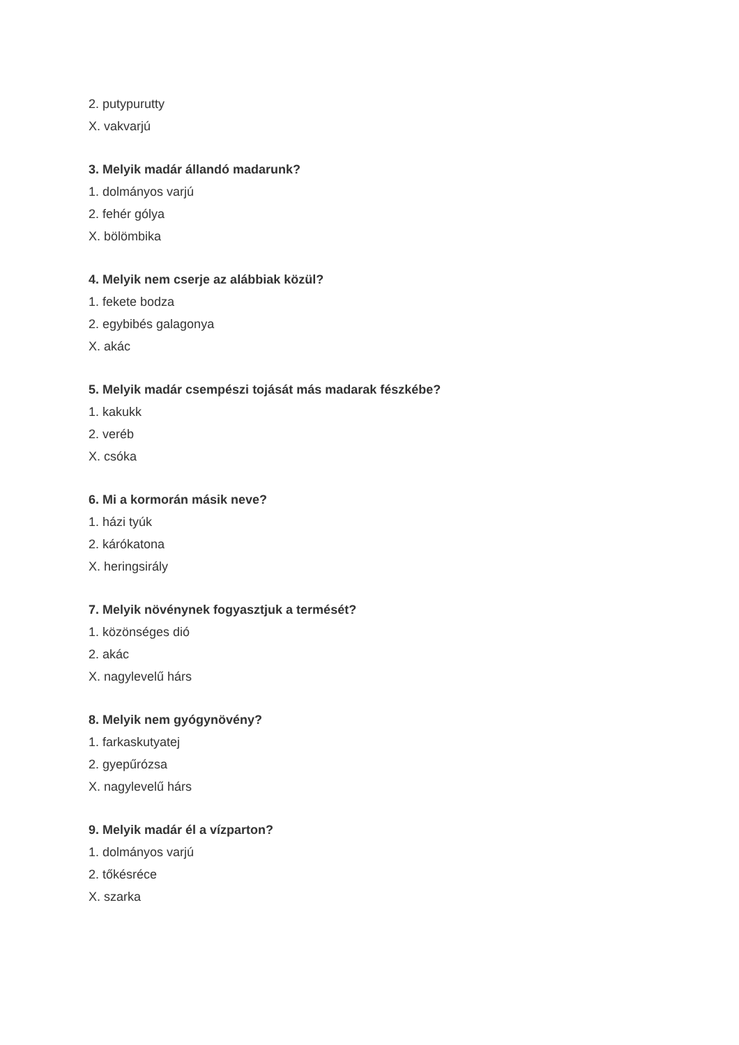2. putypurutty
X. vakvarjú
3. Melyik madár állandó madarunk?
1. dolmányos varjú
2. fehér gólya
X. bölömbika
4. Melyik nem cserje az alábbiak közül?
1. fekete bodza
2. egybibés galagonya
X. akác
5. Melyik madár csempészi tojását más madarak fészkébe?
1. kakukk
2. veréb
X. csóka
6. Mi a kormorán másik neve?
1. házi tyúk
2. kárókatona
X. heringsirály
7. Melyik növénynek fogyasztjuk a termését?
1. közönséges dió
2. akác
X. nagylevelű hárs
8. Melyik nem gyógynövény?
1. farkaskutyatej
2. gyepűrózsa
X. nagylevelű hárs
9. Melyik madár él a vízparton?
1. dolmányos varjú
2. tőkésréce
X. szarka